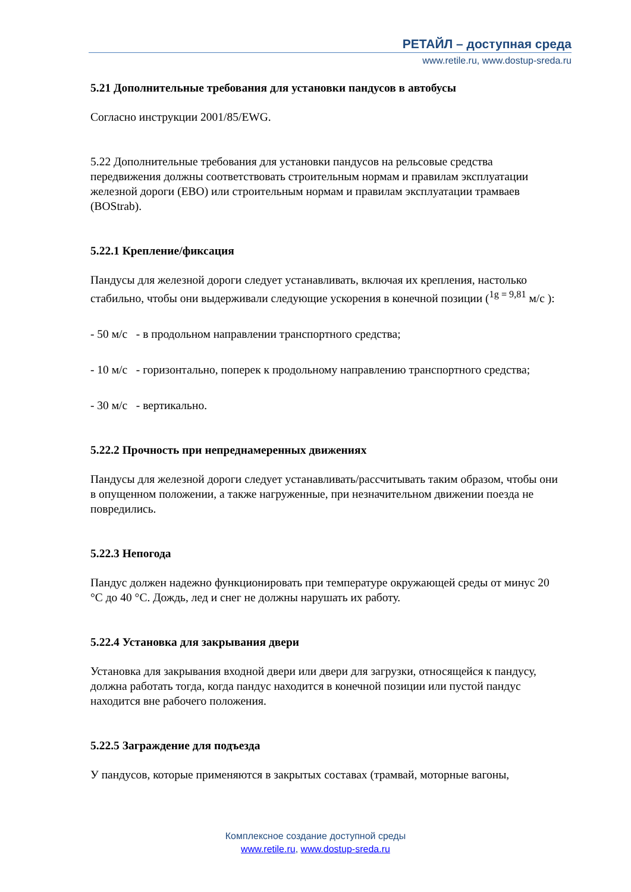РЕТАЙЛ – доступная среда
www.retile.ru, www.dostup-sreda.ru
5.21 Дополнительные требования для установки пандусов в автобусы
Согласно инструкции 2001/85/EWG.
5.22 Дополнительные требования для установки пандусов на рельсовые средства передвижения должны соответствовать строительным нормам и правилам эксплуатации железной дороги (EBO) или строительным нормам и правилам эксплуатации трамваев (BOStrab).
5.22.1 Крепление/фиксация
Пандусы для железной дороги следует устанавливать, включая их крепления, настолько стабильно, чтобы они выдерживали следующие ускорения в конечной позиции (<sup>1g = 9,81</sup> м/с ):
- 50 м/с - в продольном направлении транспортного средства;
- 10 м/с - горизонтально, поперек к продольному направлению транспортного средства;
- 30 м/с - вертикально.
5.22.2 Прочность при непреднамеренных движениях
Пандусы для железной дороги следует устанавливать/рассчитывать таким образом, чтобы они в опущенном положении, а также нагруженные, при незначительном движении поезда не повредились.
5.22.3 Непогода
Пандус должен надежно функционировать при температуре окружающей среды от минус 20 °С до 40 °С. Дождь, лед и снег не должны нарушать их работу.
5.22.4 Установка для закрывания двери
Установка для закрывания входной двери или двери для загрузки, относящейся к пандусу, должна работать тогда, когда пандус находится в конечной позиции или пустой пандус находится вне рабочего положения.
5.22.5 Заграждение для подъезда
У пандусов, которые применяются в закрытых составах (трамвай, моторные вагоны,
Комплексное создание доступной среды
www.retile.ru, www.dostup-sreda.ru